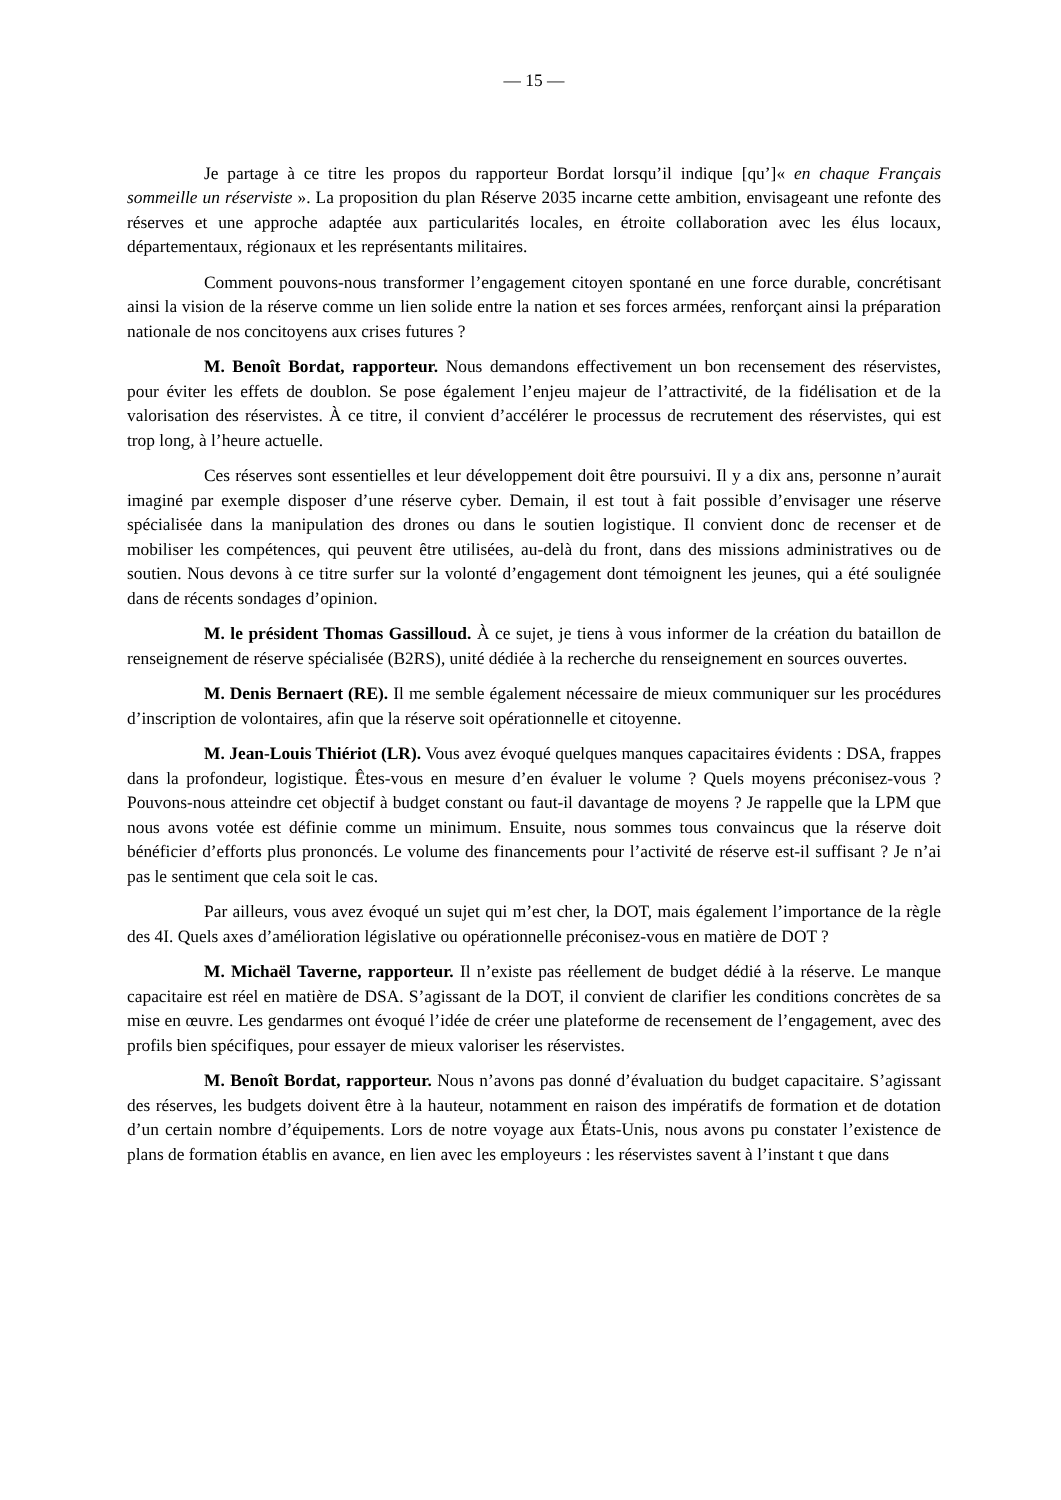— 15 —
Je partage à ce titre les propos du rapporteur Bordat lorsqu’il indique [qu’]« en chaque Français sommeille un réserviste ». La proposition du plan Réserve 2035 incarne cette ambition, envisageant une refonte des réserves et une approche adaptée aux particularités locales, en étroite collaboration avec les élus locaux, départementaux, régionaux et les représentants militaires.
Comment pouvons-nous transformer l’engagement citoyen spontané en une force durable, concrétisant ainsi la vision de la réserve comme un lien solide entre la nation et ses forces armées, renforçant ainsi la préparation nationale de nos concitoyens aux crises futures ?
M. Benoît Bordat, rapporteur. Nous demandons effectivement un bon recensement des réservistes, pour éviter les effets de doublon. Se pose également l’enjeu majeur de l’attractivité, de la fidélisation et de la valorisation des réservistes. À ce titre, il convient d’accélérer le processus de recrutement des réservistes, qui est trop long, à l’heure actuelle.
Ces réserves sont essentielles et leur développement doit être poursuivi. Il y a dix ans, personne n’aurait imaginé par exemple disposer d’une réserve cyber. Demain, il est tout à fait possible d’envisager une réserve spécialisée dans la manipulation des drones ou dans le soutien logistique. Il convient donc de recenser et de mobiliser les compétences, qui peuvent être utilisées, au-delà du front, dans des missions administratives ou de soutien. Nous devons à ce titre surfer sur la volonté d’engagement dont témoignent les jeunes, qui a été soulignée dans de récents sondages d’opinion.
M. le président Thomas Gassilloud. À ce sujet, je tiens à vous informer de la création du bataillon de renseignement de réserve spécialisée (B2RS), unité dédiée à la recherche du renseignement en sources ouvertes.
M. Denis Bernaert (RE). Il me semble également nécessaire de mieux communiquer sur les procédures d’inscription de volontaires, afin que la réserve soit opérationnelle et citoyenne.
M. Jean-Louis Thiériot (LR). Vous avez évoqué quelques manques capacitaires évidents : DSA, frappes dans la profondeur, logistique. Êtes-vous en mesure d’en évaluer le volume ? Quels moyens préconisez-vous ? Pouvons-nous atteindre cet objectif à budget constant ou faut-il davantage de moyens ? Je rappelle que la LPM que nous avons votée est définie comme un minimum. Ensuite, nous sommes tous convaincus que la réserve doit bénéficier d’efforts plus prononcés. Le volume des financements pour l’activité de réserve est-il suffisant ? Je n’ai pas le sentiment que cela soit le cas.
Par ailleurs, vous avez évoqué un sujet qui m’est cher, la DOT, mais également l’importance de la règle des 4I. Quels axes d’amélioration législative ou opérationnelle préconisez-vous en matière de DOT ?
M. Michaël Taverne, rapporteur. Il n’existe pas réellement de budget dédié à la réserve. Le manque capacitaire est réel en matière de DSA. S’agissant de la DOT, il convient de clarifier les conditions concrètes de sa mise en œuvre. Les gendarmes ont évoqué l’idée de créer une plateforme de recensement de l’engagement, avec des profils bien spécifiques, pour essayer de mieux valoriser les réservistes.
M. Benoît Bordat, rapporteur. Nous n’avons pas donné d’évaluation du budget capacitaire. S’agissant des réserves, les budgets doivent être à la hauteur, notamment en raison des impératifs de formation et de dotation d’un certain nombre d’équipements. Lors de notre voyage aux États-Unis, nous avons pu constater l’existence de plans de formation établis en avance, en lien avec les employeurs : les réservistes savent à l’instant t que dans